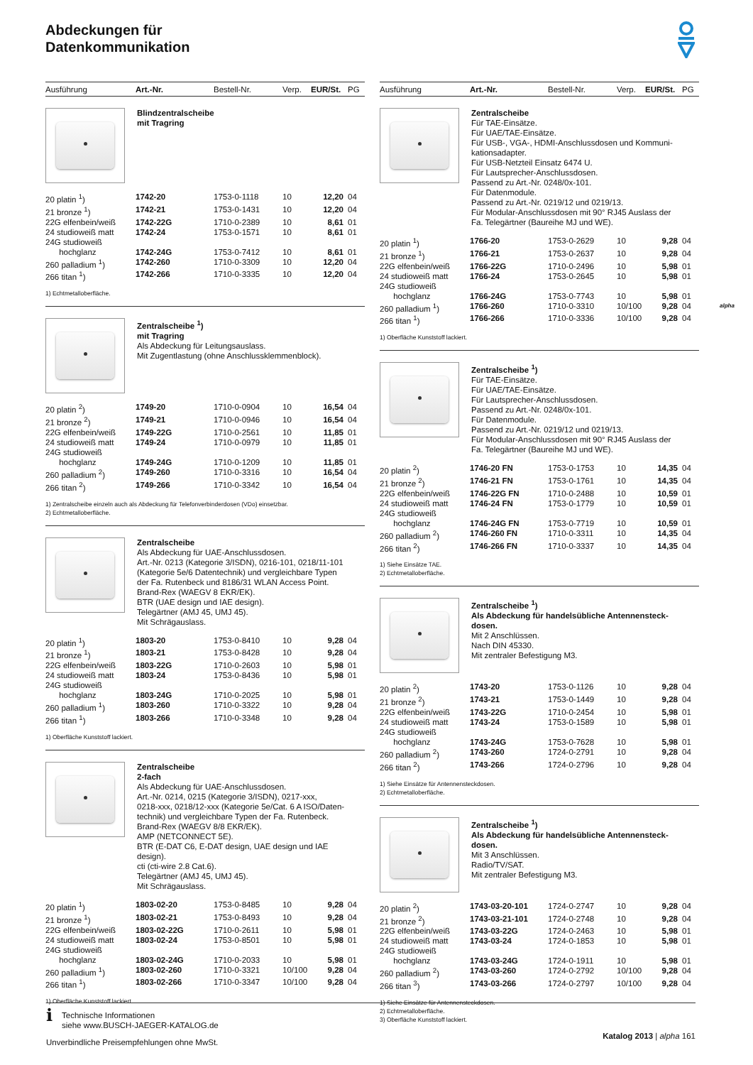Abdeckungen für
Datenkommunikation
alpha
| Ausführung | Art.-Nr. | Bestell-Nr. | Verp. | EUR/St. | PG |
| --- | --- | --- | --- | --- | --- |
Blindzentralscheibe
mit Tragring
| 20 platin <sup>1</sup>) | 1742-20 | 1753-0-1118 | 10 | 12,20 | 04 |
| 21 bronze <sup>1</sup>) | 1742-21 | 1753-0-1431 | 10 | 12,20 | 04 |
| 22G elfenbein/weiß | 1742-22G | 1710-0-2389 | 10 | 8,61 | 01 |
| 24 studioweiß matt | 1742-24 | 1753-0-1571 | 10 | 8,61 | 01 |
| 24G studioweiß | | | | | |
| hochglanz | 1742-24G | 1753-0-7412 | 10 | 8,61 | 01 |
| 260 palladium <sup>1</sup>) | 1742-260 | 1710-0-3309 | 10 | 12,20 | 04 |
| 266 titan <sup>1</sup>) | 1742-266 | 1710-0-3335 | 10 | 12,20 | 04 |
1) Echtmetalloberfläche.
Zentralscheibe <sup>1</sup>)
mit Tragring
Als Abdeckung für Leitungsauslass.
Mit Zugentlastung (ohne Anschlussklemmenblock).
| 20 platin <sup>2</sup>) | 1749-20 | 1710-0-0904 | 10 | 16,54 | 04 |
| 21 bronze <sup>2</sup>) | 1749-21 | 1710-0-0946 | 10 | 16,54 | 04 |
| 22G elfenbein/weiß | 1749-22G | 1710-0-2561 | 10 | 11,85 | 01 |
| 24 studioweiß matt | 1749-24 | 1710-0-0979 | 10 | 11,85 | 01 |
| 24G studioweiß | | | | | |
| hochglanz | 1749-24G | 1710-0-1209 | 10 | 11,85 | 01 |
| 260 palladium <sup>2</sup>) | 1749-260 | 1710-0-3316 | 10 | 16,54 | 04 |
| 266 titan <sup>2</sup>) | 1749-266 | 1710-0-3342 | 10 | 16,54 | 04 |
1) Zentralscheibe einzeln auch als Abdeckung für Telefonverbinderdosen (VDo) einsetzbar.
2) Echtmetalloberfläche.
Zentralscheibe
Als Abdeckung für UAE-Anschlussdosen.
Art.-Nr. 0213 (Kategorie 3/ISDN), 0216-101, 0218/11-101
(Kategorie 5e/6 Datentechnik) und vergleichbare Typen
der Fa. Rutenbeck und 8186/31 WLAN Access Point.
Brand-Rex (WAEGV 8 EKR/EK).
BTR (UAE design und IAE design).
Telegärtner (AMJ 45, UMJ 45).
Mit Schrägauslass.
| 20 platin <sup>1</sup>) | 1803-20 | 1753-0-8410 | 10 | 9,28 | 04 |
| 21 bronze <sup>1</sup>) | 1803-21 | 1753-0-8428 | 10 | 9,28 | 04 |
| 22G elfenbein/weiß | 1803-22G | 1710-0-2603 | 10 | 5,98 | 01 |
| 24 studioweiß matt | 1803-24 | 1753-0-8436 | 10 | 5,98 | 01 |
| 24G studioweiß | | | | | |
| hochglanz | 1803-24G | 1710-0-2025 | 10 | 5,98 | 01 |
| 260 palladium <sup>1</sup>) | 1803-260 | 1710-0-3322 | 10 | 9,28 | 04 |
| 266 titan <sup>1</sup>) | 1803-266 | 1710-0-3348 | 10 | 9,28 | 04 |
1) Oberfläche Kunststoff lackiert.
Zentralscheibe
2-fach
Als Abdeckung für UAE-Anschlussdosen.
Art.-Nr. 0214, 0215 (Kategorie 3/ISDN), 0217-xxx,
0218-xxx, 0218/12-xxx (Kategorie 5e/Cat. 6 A ISO/Daten-
technik) und vergleichbare Typen der Fa. Rutenbeck.
Brand-Rex (WAEGV 8/8 EKR/EK).
AMP (NETCONNECT 5E).
BTR (E-DAT C6, E-DAT design, UAE design und IAE
design).
cti (cti-wire 2.8 Cat.6).
Telegärtner (AMJ 45, UMJ 45).
Mit Schrägauslass.
| 20 platin <sup>1</sup>) | 1803-02-20 | 1753-0-8485 | 10 | 9,28 | 04 |
| 21 bronze <sup>1</sup>) | 1803-02-21 | 1753-0-8493 | 10 | 9,28 | 04 |
| 22G elfenbein/weiß | 1803-02-22G | 1710-0-2611 | 10 | 5,98 | 01 |
| 24 studioweiß matt | 1803-02-24 | 1753-0-8501 | 10 | 5,98 | 01 |
| 24G studioweiß | | | | | |
| hochglanz | 1803-02-24G | 1710-0-2033 | 10 | 5,98 | 01 |
| 260 palladium <sup>1</sup>) | 1803-02-260 | 1710-0-3321 | 10/100 | 9,28 | 04 |
| 266 titan <sup>1</sup>) | 1803-02-266 | 1710-0-3347 | 10/100 | 9,28 | 04 |
1) Oberfläche Kunststoff lackiert.
| Ausführung | Art.-Nr. | Bestell-Nr. | Verp. | EUR/St. | PG |
| --- | --- | --- | --- | --- | --- |
Zentralscheibe
Für TAE-Einsätze.
Für UAE/TAE-Einsätze.
Für USB-, VGA-, HDMI-Anschlussdosen und Kommuni-
kationsadapter.
Für USB-Netzteil Einsatz 6474 U.
Für Lautsprecher-Anschlussdosen.
Passend zu Art.-Nr. 0248/0x-101.
Für Datenmodule.
Passend zu Art.-Nr. 0219/12 und 0219/13.
Für Modular-Anschlussdosen mit 90° RJ45 Auslass der
Fa. Telegärtner (Baureihe MJ und WE).
| 20 platin <sup>1</sup>) | 1766-20 | 1753-0-2629 | 10 | 9,28 | 04 |
| 21 bronze <sup>1</sup>) | 1766-21 | 1753-0-2637 | 10 | 9,28 | 04 |
| 22G elfenbein/weiß | 1766-22G | 1710-0-2496 | 10 | 5,98 | 01 |
| 24 studioweiß matt | 1766-24 | 1753-0-2645 | 10 | 5,98 | 01 |
| 24G studioweiß | | | | | |
| hochglanz | 1766-24G | 1753-0-7743 | 10 | 5,98 | 01 |
| 260 palladium <sup>1</sup>) | 1766-260 | 1710-0-3310 | 10/100 | 9,28 | 04 |
| 266 titan <sup>1</sup>) | 1766-266 | 1710-0-3336 | 10/100 | 9,28 | 04 |
1) Oberfläche Kunststoff lackiert.
Zentralscheibe <sup>1</sup>)
Für TAE-Einsätze.
Für UAE/TAE-Einsätze.
Für Lautsprecher-Anschlussdosen.
Passend zu Art.-Nr. 0248/0x-101.
Für Datenmodule.
Passend zu Art.-Nr. 0219/12 und 0219/13.
Für Modular-Anschlussdosen mit 90° RJ45 Auslass der
Fa. Telegärtner (Baureihe MJ und WE).
| 20 platin <sup>2</sup>) | 1746-20 FN | 1753-0-1753 | 10 | 14,35 | 04 |
| 21 bronze <sup>2</sup>) | 1746-21 FN | 1753-0-1761 | 10 | 14,35 | 04 |
| 22G elfenbein/weiß | 1746-22G FN | 1710-0-2488 | 10 | 10,59 | 01 |
| 24 studioweiß matt | 1746-24 FN | 1753-0-1779 | 10 | 10,59 | 01 |
| 24G studioweiß | | | | | |
| hochglanz | 1746-24G FN | 1753-0-7719 | 10 | 10,59 | 01 |
| 260 palladium <sup>2</sup>) | 1746-260 FN | 1710-0-3311 | 10 | 14,35 | 04 |
| 266 titan <sup>2</sup>) | 1746-266 FN | 1710-0-3337 | 10 | 14,35 | 04 |
1) Siehe Einsätze TAE.
2) Echtmetalloberfläche.
Zentralscheibe <sup>1</sup>)
Als Abdeckung für handelsübliche Antennensteck-
dosen.
Mit 2 Anschlüssen.
Nach DIN 45330.
Mit zentraler Befestigung M3.
| 20 platin <sup>2</sup>) | 1743-20 | 1753-0-1126 | 10 | 9,28 | 04 |
| 21 bronze <sup>2</sup>) | 1743-21 | 1753-0-1449 | 10 | 9,28 | 04 |
| 22G elfenbein/weiß | 1743-22G | 1710-0-2454 | 10 | 5,98 | 01 |
| 24 studioweiß matt | 1743-24 | 1753-0-1589 | 10 | 5,98 | 01 |
| 24G studioweiß | | | | | |
| hochglanz | 1743-24G | 1753-0-7628 | 10 | 5,98 | 01 |
| 260 palladium <sup>2</sup>) | 1743-260 | 1724-0-2791 | 10 | 9,28 | 04 |
| 266 titan <sup>2</sup>) | 1743-266 | 1724-0-2796 | 10 | 9,28 | 04 |
1) Siehe Einsätze für Antennensteckdosen.
2) Echtmetalloberfläche.
Zentralscheibe <sup>1</sup>)
Als Abdeckung für handelsübliche Antennensteck-
dosen.
Mit 3 Anschlüssen.
Radio/TV/SAT.
Mit zentraler Befestigung M3.
| 20 platin <sup>2</sup>) | 1743-03-20-101 | 1724-0-2747 | 10 | 9,28 | 04 |
| 21 bronze <sup>2</sup>) | 1743-03-21-101 | 1724-0-2748 | 10 | 9,28 | 04 |
| 22G elfenbein/weiß | 1743-03-22G | 1724-0-2463 | 10 | 5,98 | 01 |
| 24 studioweiß matt | 1743-03-24 | 1724-0-1853 | 10 | 5,98 | 01 |
| 24G studioweiß | | | | | |
| hochglanz | 1743-03-24G | 1724-0-1911 | 10 | 5,98 | 01 |
| 260 palladium <sup>2</sup>) | 1743-03-260 | 1724-0-2792 | 10/100 | 9,28 | 04 |
| 266 titan <sup>3</sup>) | 1743-03-266 | 1724-0-2797 | 10/100 | 9,28 | 04 |
1) Siehe Einsätze für Antennensteckdosen.
2) Echtmetalloberfläche.
3) Oberfläche Kunststoff lackiert.
i Technische Informationen
siehe www.BUSCH-JAEGER-KATALOG.de
Unverbindliche Preisempfehlungen ohne MwSt.
Katalog 2013 | alpha 161